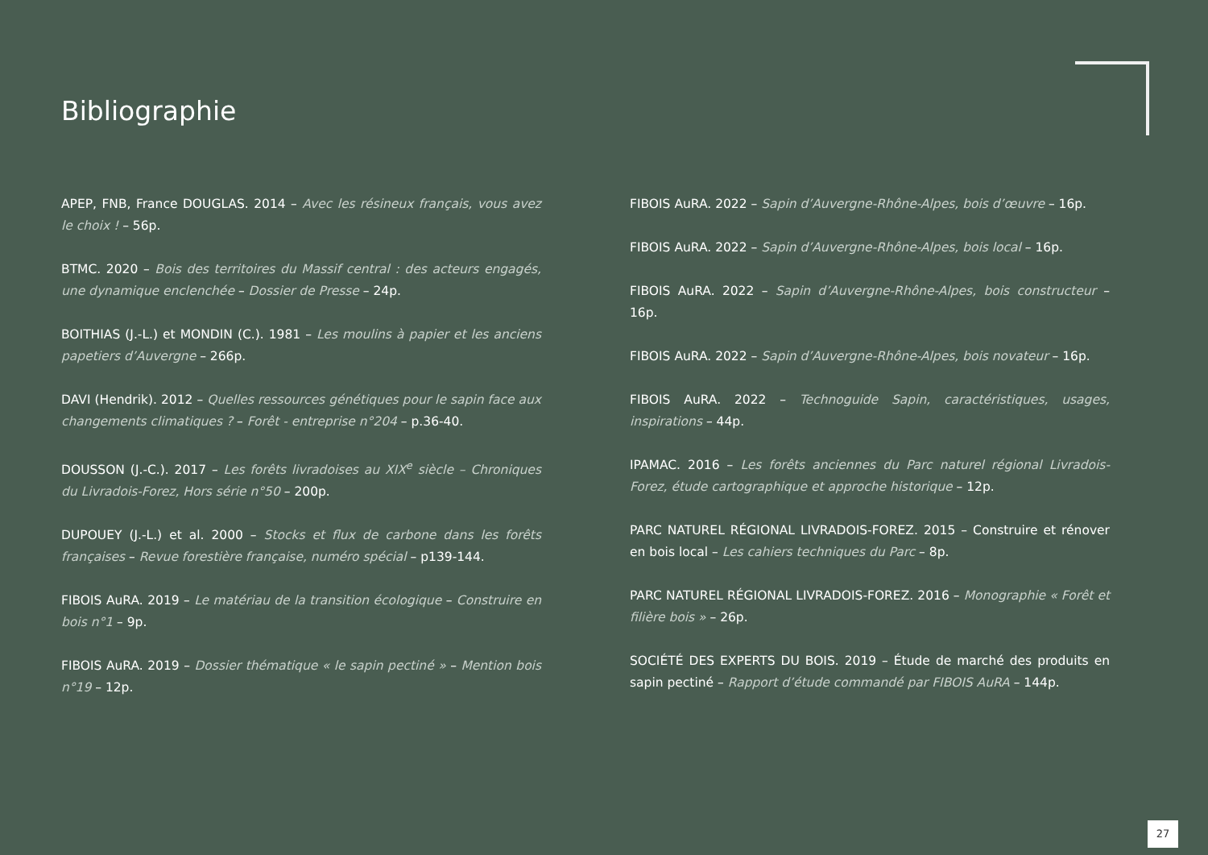Bibliographie
APEP, FNB, France DOUGLAS. 2014 – Avec les résineux français, vous avez le choix ! – 56p.
BTMC. 2020 – Bois des territoires du Massif central : des acteurs engagés, une dynamique enclenchée – Dossier de Presse – 24p.
BOITHIAS (J.-L.) et MONDIN (C.). 1981 – Les moulins à papier et les anciens papetiers d’Auvergne – 266p.
DAVI (Hendrik). 2012 – Quelles ressources génétiques pour le sapin face aux changements climatiques ? – Forêt - entreprise n°204 – p.36-40.
DOUSSON (J.-C.). 2017 – Les forêts livradoises au XIX<sup>e</sup> siècle – Chroniques du Livradois-Forez, Hors série n°50 – 200p.
DUPOUEY (J.-L.) et al. 2000 – Stocks et flux de carbone dans les forêts françaises – Revue forestière française, numéro spécial – p139-144.
FIBOIS AuRA. 2019 – Le matériau de la transition écologique – Construire en bois n°1 – 9p.
FIBOIS AuRA. 2019 – Dossier thématique « le sapin pectiné » – Mention bois n°19 – 12p.
FIBOIS AuRA. 2022 – Sapin d’Auvergne-Rhône-Alpes, bois d’œuvre – 16p.
FIBOIS AuRA. 2022 – Sapin d’Auvergne-Rhône-Alpes, bois local – 16p.
FIBOIS AuRA. 2022 – Sapin d’Auvergne-Rhône-Alpes, bois constructeur – 16p.
FIBOIS AuRA. 2022 – Sapin d’Auvergne-Rhône-Alpes, bois novateur – 16p.
FIBOIS AuRA. 2022 – Technoguide Sapin, caractéristiques, usages, inspirations – 44p.
IPAMAC. 2016 – Les forêts anciennes du Parc naturel régional Livradois-Forez, étude cartographique et approche historique – 12p.
PARC NATUREL RÉGIONAL LIVRADOIS-FOREZ. 2015 – Construire et rénover en bois local – Les cahiers techniques du Parc – 8p.
PARC NATUREL RÉGIONAL LIVRADOIS-FOREZ. 2016 – Monographie « Forêt et filière bois » – 26p.
SOCIÉTÉ DES EXPERTS DU BOIS. 2019 – Étude de marché des produits en sapin pectiné – Rapport d’étude commandé par FIBOIS AuRA – 144p.
27